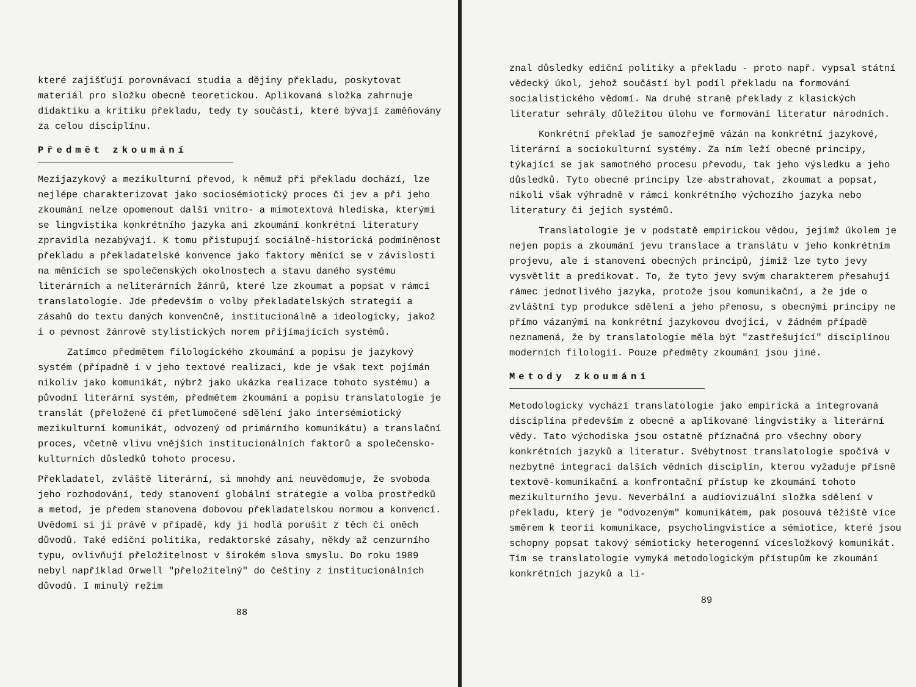které zajišťují porovnávací studia a dějiny překladu, poskytovat materiál pro složku obecně teoretickou. Aplikovaná složka zahrnuje didaktiku a kritiku překladu, tedy ty součásti, které bývají zaměňovány za celou disciplínu.
Předmět zkoumání
Mezijazykový a mezikulturní převod, k němuž při překladu dochází, lze nejlépe charakterizovat jako sociosémiotický proces či jev a při jeho zkoumání nelze opomenout další vnitro- a mimotextová hlediska, kterými se lingvistika konkrétního jazyka ani zkoumání konkrétní literatury zpravidla nezabývají. K tomu přistupují sociálně-historická podmíněnost překladu a překladatelské konvence jako faktory měnící se v závislosti na měnících se společenských okolnostech a stavu daného systému literárních a neliterárních žánrů, které lze zkoumat a popsat v rámci translatologie. Jde především o volby překladatelských strategií a zásahů do textu daných konvenčně, institucionálně a ideologicky, jakož i o pevnost žánrově stylistických norem přijímajících systémů.
Zatímco předmětem filologického zkoumání a popisu je jazykový systém (případně i v jeho textové realizaci, kde je však text pojímán nikoliv jako komunikát, nýbrž jako ukázka realizace tohoto systému) a původní literární systém, předmětem zkoumání a popisu translatologie je translát (přeložené či přetlumočené sdělení jako intersémiotický mezikulturní komunikát, odvozený od primárního komunikátu) a translační proces, včetně vlivu vnějších institucionálních faktorů a společensko-kulturních důsledků tohoto procesu.
Překladatel, zvláště literární, si mnohdy ani neuvědomuje, že svoboda jeho rozhodování, tedy stanovení globální strategie a volba prostředků a metod, je předem stanovena dobovou překladatelskou normou a konvencí. Uvědomí si ji právě v případě, kdy ji hodlá porušit z těch či oněch důvodů. Také ediční politika, redaktorské zásahy, někdy až cenzurního typu, ovlivňují přeložitelnost v širokém slova smyslu. Do roku 1989 nebyl například Orwell "přeložitelný" do češtiny z institucionálních důvodů. I minulý režim
88
znal důsledky ediční politiky a překladu - proto např. vypsal státní vědecký úkol, jehož součástí byl podíl překladu na formování socialistického vědomí. Na druhé straně překlady z klasických literatur sehrály důležitou úlohu ve formování literatur národních.
Konkrétní překlad je samozřejmě vázán na konkrétní jazykové, literární a sociokulturní systémy. Za ním leží obecné principy, týkající se jak samotného procesu převodu, tak jeho výsledku a jeho důsledků. Tyto obecné principy lze abstrahovat, zkoumat a popsat, nikoli však výhradně v rámci konkrétního výchozího jazyka nebo literatury či jejich systémů.
Translatologie je v podstatě empirickou vědou, jejímž úkolem je nejen popis a zkoumání jevu translace a translátu v jeho konkrétním projevu, ale i stanovení obecných principů, jimiž lze tyto jevy vysvětlit a predikovat. To, že tyto jevy svým charakterem přesahují rámec jednotlivého jazyka, protože jsou komunikační, a že jde o zvláštní typ produkce sdělení a jeho přenosu, s obecnými principy ne přímo vázanými na konkrétní jazykovou dvojici, v žádném případě neznamená, že by translatologie měla být "zastřešující" disciplínou moderních filologií. Pouze předměty zkoumání jsou jiné.
Metody zkoumání
Metodologicky vychází translatologie jako empirická a integrovaná disciplína především z obecné a aplikované lingvistiky a literární vědy. Tato východiska jsou ostatně příznačná pro všechny obory konkrétních jazyků a literatur. Svébytnost translatologie spočívá v nezbytné integraci dalších vědních disciplín, kterou vyžaduje přísně textově-komunikační a konfrontační přístup ke zkoumání tohoto mezikulturního jevu. Neverbální a audiovizuální složka sdělení v překladu, který je "odvozeným" komunikátem, pak posouvá těžiště více směrem k teorii komunikace, psycholingvistice a sémiotice, které jsou schopny popsat takový sémioticky heterogenní vícesložkový komunikát. Tím se translatologie vymyká metodologickým přístupům ke zkoumání konkrétních jazyků a li-
89